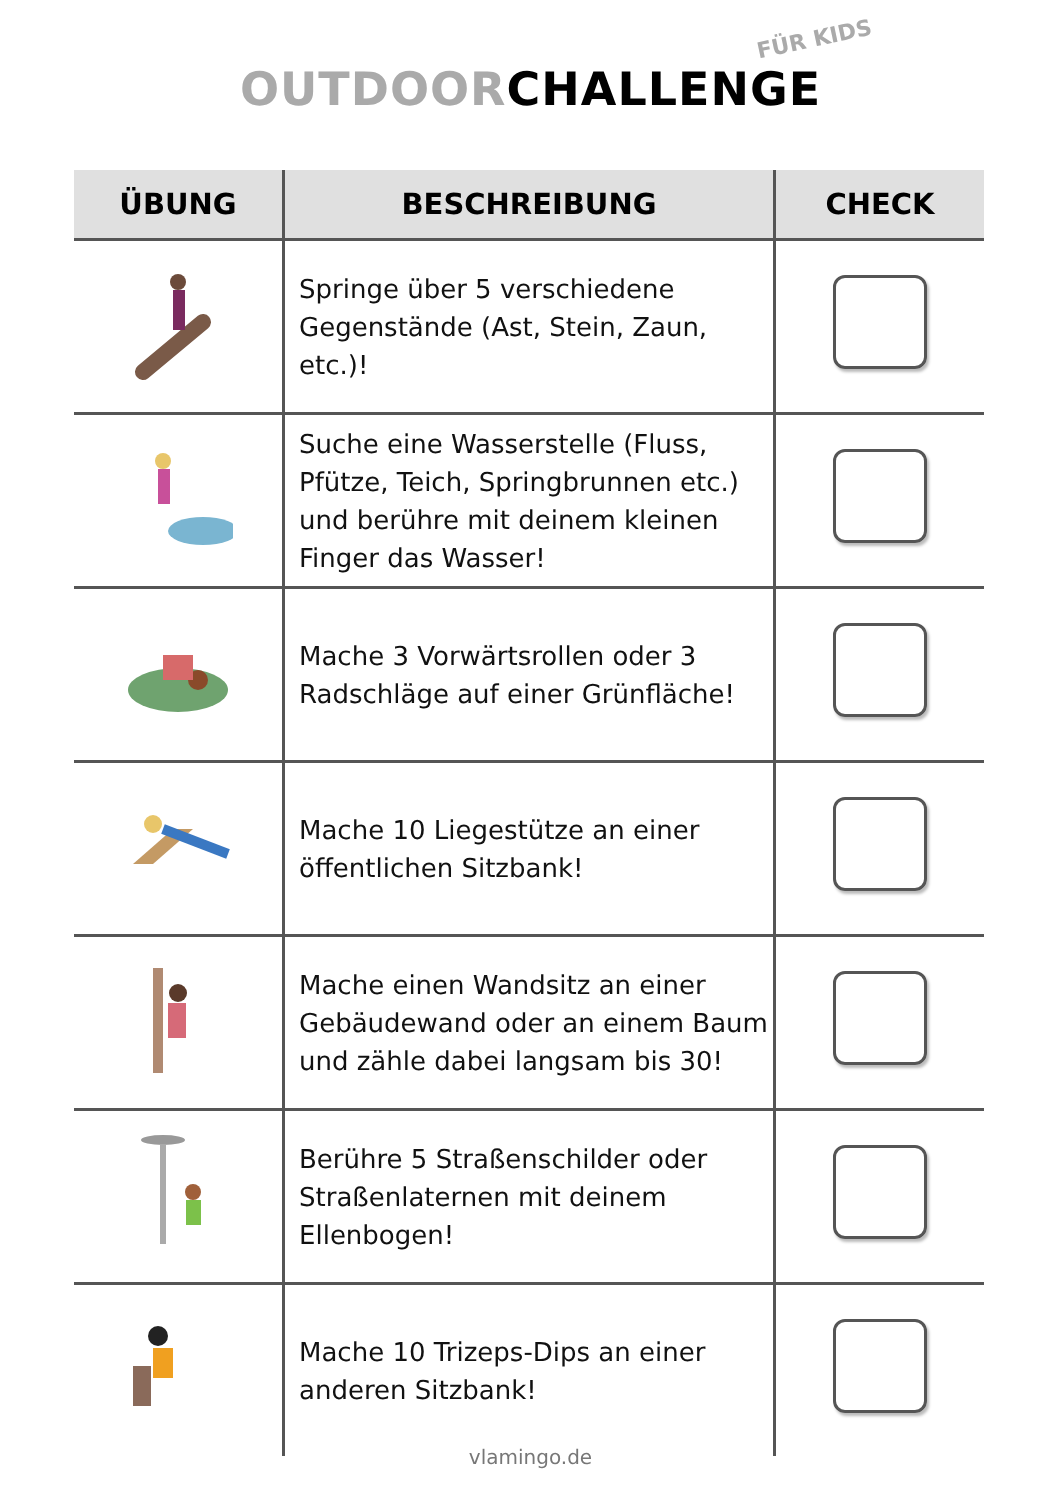OUTDOORCHALLENGE
FÜR KIDS
| ÜBUNG | BESCHREIBUNG | CHECK |
| --- | --- | --- |
| | Springe über 5 verschiedene Gegenstände (Ast, Stein, Zaun, etc.)! | |
| | Suche eine Wasserstelle (Fluss, Pfütze, Teich, Springbrunnen etc.) und berühre mit deinem kleinen Finger das Wasser! | |
| | Mache 3 Vorwärtsrollen oder 3 Radschläge auf einer Grünfläche! | |
| | Mache 10 Liegestütze an einer öffentlichen Sitzbank! | |
| | Mache einen Wandsitz an einer Gebäudewand oder an einem Baum und zähle dabei langsam bis 30! | |
| | Berühre 5 Straßenschilder oder Straßenlaternen mit deinem Ellenbogen! | |
| | Mache 10 Trizeps-Dips an einer anderen Sitzbank! | |
vlamingo.de